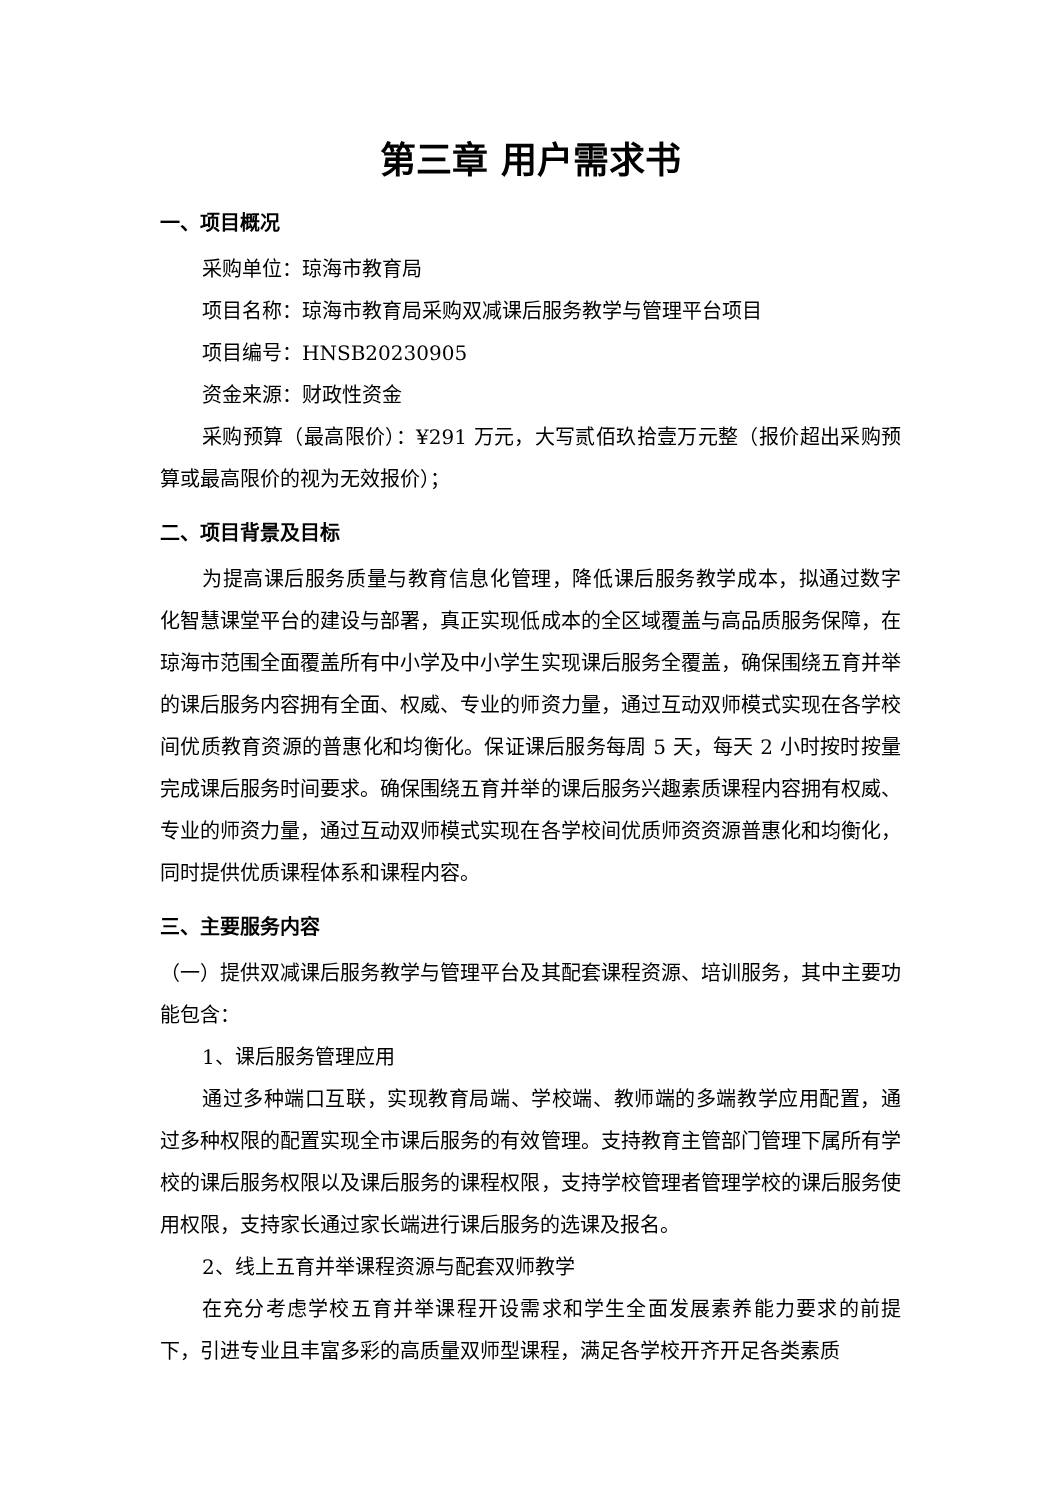第三章 用户需求书
一、项目概况
采购单位：琼海市教育局
项目名称：琼海市教育局采购双减课后服务教学与管理平台项目
项目编号：HNSB20230905
资金来源：财政性资金
采购预算（最高限价）：¥291 万元，大写贰佰玖拾壹万元整（报价超出采购预算或最高限价的视为无效报价）；
二、项目背景及目标
为提高课后服务质量与教育信息化管理，降低课后服务教学成本，拟通过数字化智慧课堂平台的建设与部署，真正实现低成本的全区域覆盖与高品质服务保障，在琼海市范围全面覆盖所有中小学及中小学生实现课后服务全覆盖，确保围绕五育并举的课后服务内容拥有全面、权威、专业的师资力量，通过互动双师模式实现在各学校间优质教育资源的普惠化和均衡化。保证课后服务每周 5 天，每天 2 小时按时按量完成课后服务时间要求。确保围绕五育并举的课后服务兴趣素质课程内容拥有权威、专业的师资力量，通过互动双师模式实现在各学校间优质师资资源普惠化和均衡化，同时提供优质课程体系和课程内容。
三、主要服务内容
（一）提供双减课后服务教学与管理平台及其配套课程资源、培训服务，其中主要功能包含：
1、课后服务管理应用
通过多种端口互联，实现教育局端、学校端、教师端的多端教学应用配置，通过多种权限的配置实现全市课后服务的有效管理。支持教育主管部门管理下属所有学校的课后服务权限以及课后服务的课程权限，支持学校管理者管理学校的课后服务使用权限，支持家长通过家长端进行课后服务的选课及报名。
2、线上五育并举课程资源与配套双师教学
在充分考虑学校五育并举课程开设需求和学生全面发展素养能力要求的前提下，引进专业且丰富多彩的高质量双师型课程，满足各学校开齐开足各类素质